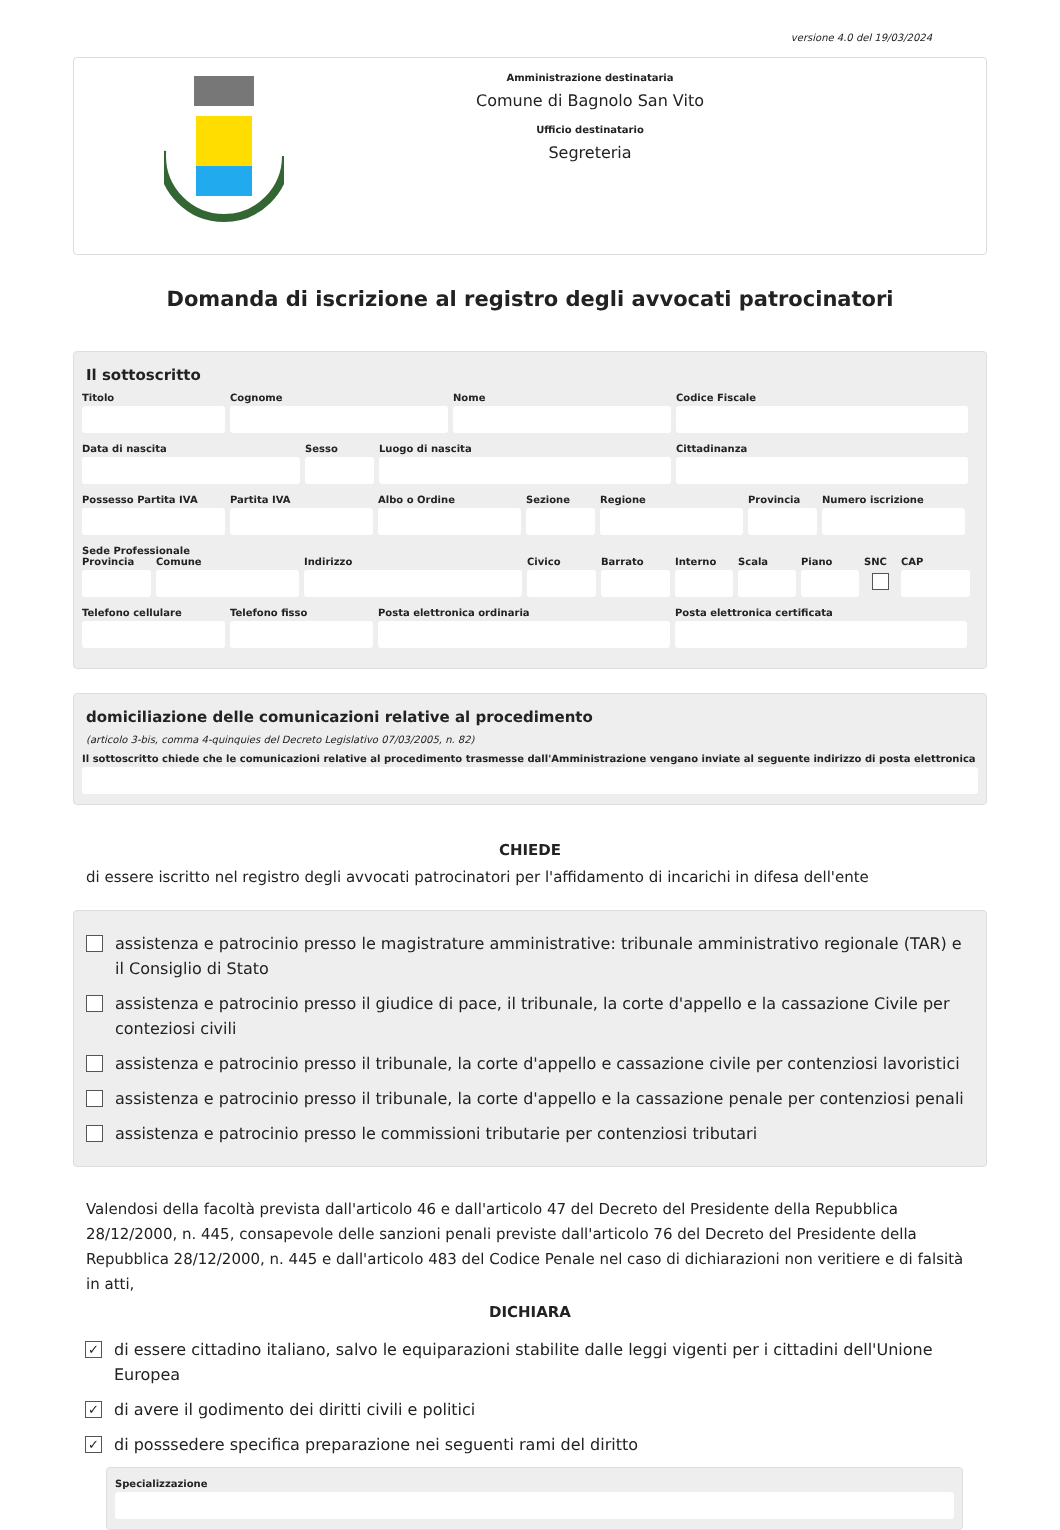versione 4.0 del 19/03/2024
Amministrazione destinataria
Comune di Bagnolo San Vito
Ufficio destinatario
Segreteria
Domanda di iscrizione al registro degli avvocati patrocinatori
Il sottoscritto
Titolo Cognome Nome Codice Fiscale
Data di nascita Sesso Luogo di nascita Cittadinanza
Possesso Partita IVA Partita IVA Albo o Ordine Sezione Regione Provincia Numero iscrizione
Sede Professionale
Provincia Comune Indirizzo Civico Barrato Interno Scala Piano SNC CAP
Telefono cellulare Telefono fisso Posta elettronica ordinaria Posta elettronica certificata
domiciliazione delle comunicazioni relative al procedimento
(articolo 3-bis, comma 4-quinquies del Decreto Legislativo 07/03/2005, n. 82)
Il sottoscritto chiede che le comunicazioni relative al procedimento trasmesse dall'Amministrazione vengano inviate al seguente indirizzo di posta elettronica
CHIEDE
di essere iscritto nel registro degli avvocati patrocinatori per l'affidamento di incarichi in difesa dell'ente
assistenza e patrocinio presso le magistrature amministrative: tribunale amministrativo regionale (TAR) e il Consiglio di Stato
assistenza e patrocinio presso il giudice di pace, il tribunale, la corte d'appello e la cassazione Civile per conteziosi civili
assistenza e patrocinio presso il tribunale, la corte d'appello e cassazione civile per contenziosi lavoristici
assistenza e patrocinio presso il tribunale, la corte d'appello e la cassazione penale per contenziosi penali
assistenza e patrocinio presso le commissioni tributarie per contenziosi tributari
Valendosi della facoltà prevista dall'articolo 46 e dall'articolo 47 del Decreto del Presidente della Repubblica 28/12/2000, n. 445, consapevole delle sanzioni penali previste dall'articolo 76 del Decreto del Presidente della Repubblica 28/12/2000, n. 445 e dall'articolo 483 del Codice Penale nel caso di dichiarazioni non veritiere e di falsità in atti,
DICHIARA
✓ di essere cittadino italiano, salvo le equiparazioni stabilite dalle leggi vigenti per i cittadini dell'Unione Europea
✓ di avere il godimento dei diritti civili e politici
✓ di posssedere specifica preparazione nei seguenti rami del diritto
Specializzazione